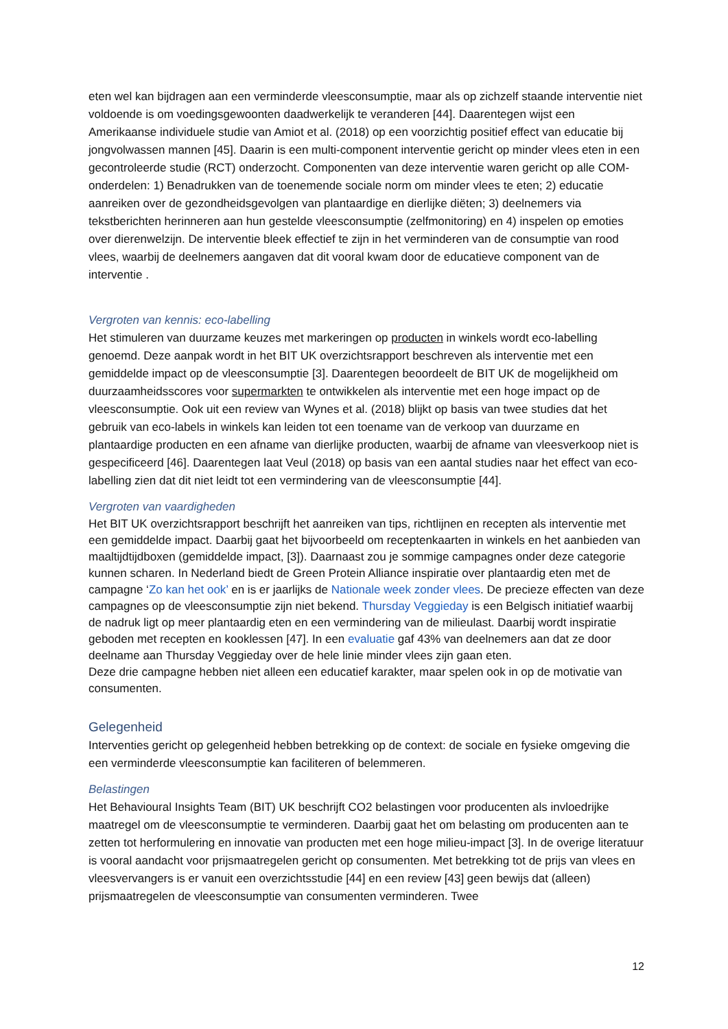eten wel kan bijdragen aan een verminderde vleesconsumptie, maar als op zichzelf staande interventie niet voldoende is om voedingsgewoonten daadwerkelijk te veranderen [44]. Daarentegen wijst een Amerikaanse individuele studie van Amiot et al. (2018) op een voorzichtig positief effect van educatie bij jongvolwassen mannen [45]. Daarin is een multi-component interventie gericht op minder vlees eten in een gecontroleerde studie (RCT) onderzocht. Componenten van deze interventie waren gericht op alle COM-onderdelen: 1) Benadrukken van de toenemende sociale norm om minder vlees te eten; 2) educatie aanreiken over de gezondheidsgevolgen van plantaardige en dierlijke diëten; 3) deelnemers via tekstberichten herinneren aan hun gestelde vleesconsumptie (zelfmonitoring) en 4) inspelen op emoties over dierenwelzijn. De interventie bleek effectief te zijn in het verminderen van de consumptie van rood vlees, waarbij de deelnemers aangaven dat dit vooral kwam door de educatieve component van de interventie .
Vergroten van kennis: eco-labelling
Het stimuleren van duurzame keuzes met markeringen op producten in winkels wordt eco-labelling genoemd. Deze aanpak wordt in het BIT UK overzichtsrapport beschreven als interventie met een gemiddelde impact op de vleesconsumptie [3]. Daarentegen beoordeelt de BIT UK de mogelijkheid om duurzaamheidsscores voor supermarkten te ontwikkelen als interventie met een hoge impact op de vleesconsumptie. Ook uit een review van Wynes et al. (2018) blijkt op basis van twee studies dat het gebruik van eco-labels in winkels kan leiden tot een toename van de verkoop van duurzame en plantaardige producten en een afname van dierlijke producten, waarbij de afname van vleesverkoop niet is gespecificeerd [46]. Daarentegen laat Veul (2018) op basis van een aantal studies naar het effect van eco-labelling zien dat dit niet leidt tot een vermindering van de vleesconsumptie [44].
Vergroten van vaardigheden
Het BIT UK overzichtsrapport beschrijft het aanreiken van tips, richtlijnen en recepten als interventie met een gemiddelde impact. Daarbij gaat het bijvoorbeeld om receptenkaarten in winkels en het aanbieden van maaltijdtijdboxen (gemiddelde impact, [3]). Daarnaast zou je sommige campagnes onder deze categorie kunnen scharen. In Nederland biedt de Green Protein Alliance inspiratie over plantaardig eten met de campagne ‘Zo kan het ook’ en is er jaarlijks de Nationale week zonder vlees. De precieze effecten van deze campagnes op de vleesconsumptie zijn niet bekend. Thursday Veggieday is een Belgisch initiatief waarbij de nadruk ligt op meer plantaardig eten en een vermindering van de milieulast. Daarbij wordt inspiratie geboden met recepten en kooklessen [47]. In een evaluatie gaf 43% van deelnemers aan dat ze door deelname aan Thursday Veggieday over de hele linie minder vlees zijn gaan eten.
Deze drie campagne hebben niet alleen een educatief karakter, maar spelen ook in op de motivatie van consumenten.
Gelegenheid
Interventies gericht op gelegenheid hebben betrekking op de context: de sociale en fysieke omgeving die een verminderde vleesconsumptie kan faciliteren of belemmeren.
Belastingen
Het Behavioural Insights Team (BIT) UK beschrijft CO2 belastingen voor producenten als invloedrijke maatregel om de vleesconsumptie te verminderen. Daarbij gaat het om belasting om producenten aan te zetten tot herformulering en innovatie van producten met een hoge milieu-impact [3]. In de overige literatuur is vooral aandacht voor prijsmaatregelen gericht op consumenten. Met betrekking tot de prijs van vlees en vleesvervangers is er vanuit een overzichtsstudie [44] en een review [43] geen bewijs dat (alleen) prijsmaatregelen de vleesconsumptie van consumenten verminderen. Twee
12